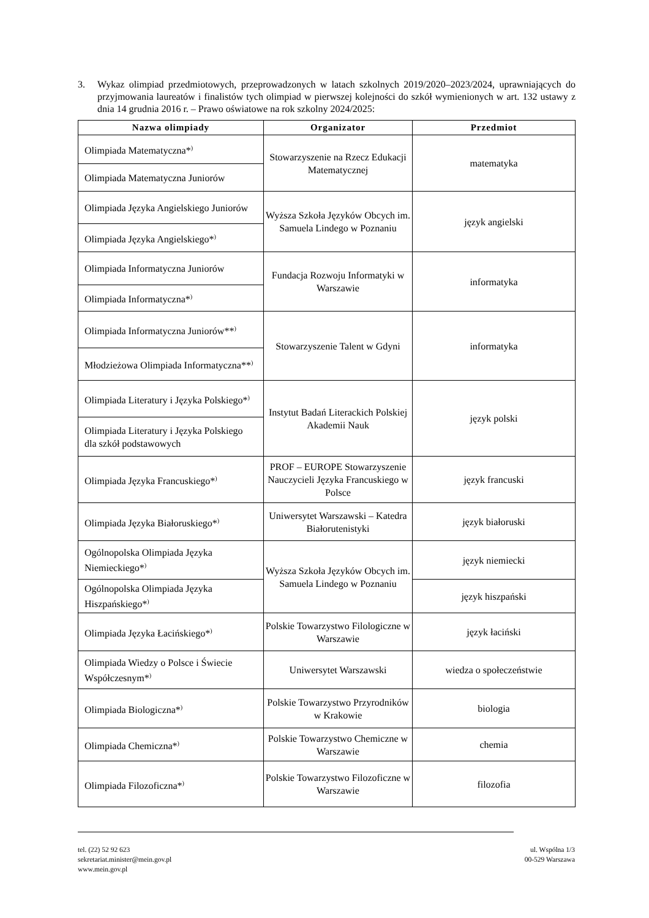3. Wykaz olimpiad przedmiotowych, przeprowadzonych w latach szkolnych 2019/2020–2023/2024, uprawniających do przyjmowania laureatów i finalistów tych olimpiad w pierwszej kolejności do szkół wymienionych w art. 132 ustawy z dnia 14 grudnia 2016 r. – Prawo oświatowe na rok szkolny 2024/2025:
| Nazwa olimpiady | Organizator | Przedmiot |
| --- | --- | --- |
| Olimpiada Matematyczna*<sup>)</sup> | Stowarzyszenie na Rzecz Edukacji Matematycznej | matematyka |
| Olimpiada Matematyczna Juniorów | | |
| Olimpiada Języka Angielskiego Juniorów | Wyższa Szkoła Języków Obcych im. Samuela Lindego w Poznaniu | język angielski |
| Olimpiada Języka Angielskiego*<sup>)</sup> | | |
| Olimpiada Informatyczna Juniorów | Fundacja Rozwoju Informatyki w Warszawie | informatyka |
| Olimpiada Informatyczna*<sup>)</sup> | | |
| Olimpiada Informatyczna Juniorów**<sup>)</sup> | Stowarzyszenie Talent w Gdyni | informatyka |
| Młodzieżowa Olimpiada Informatyczna**<sup>)</sup> | | |
| Olimpiada Literatury i Języka Polskiego*<sup>)</sup> | Instytut Badań Literackich Polskiej Akademii Nauk | język polski |
| Olimpiada Literatury i Języka Polskiego dla szkół podstawowych | | |
| Olimpiada Języka Francuskiego*<sup>)</sup> | PROF – EUROPE Stowarzyszenie Nauczycieli Języka Francuskiego w Polsce | język francuski |
| Olimpiada Języka Białoruskiego*<sup>)</sup> | Uniwersytet Warszawski – Katedra Białorutenistyki | język białoruski |
| Ogólnopolska Olimpiada Języka Niemieckiego*<sup>)</sup> | Wyższa Szkoła Języków Obcych im. Samuela Lindego w Poznaniu | język niemiecki |
| Ogólnopolska Olimpiada Języka Hiszpańskiego*<sup>)</sup> | | język hiszpański |
| Olimpiada Języka Łacińskiego*<sup>)</sup> | Polskie Towarzystwo Filologiczne w Warszawie | język łaciński |
| Olimpiada Wiedzy o Polsce i Świecie Współczesnym*<sup>)</sup> | Uniwersytet Warszawski | wiedza o społeczeństwie |
| Olimpiada Biologiczna*<sup>)</sup> | Polskie Towarzystwo Przyrodników w Krakowie | biologia |
| Olimpiada Chemiczna*<sup>)</sup> | Polskie Towarzystwo Chemiczne w Warszawie | chemia |
| Olimpiada Filozoficzna*<sup>)</sup> | Polskie Towarzystwo Filozoficzne w Warszawie | filozofia |
tel. (22) 52 92 623
sekretariat.minister@mein.gov.pl
www.mein.gov.pl
ul. Wspólna 1/3
00-529 Warszawa